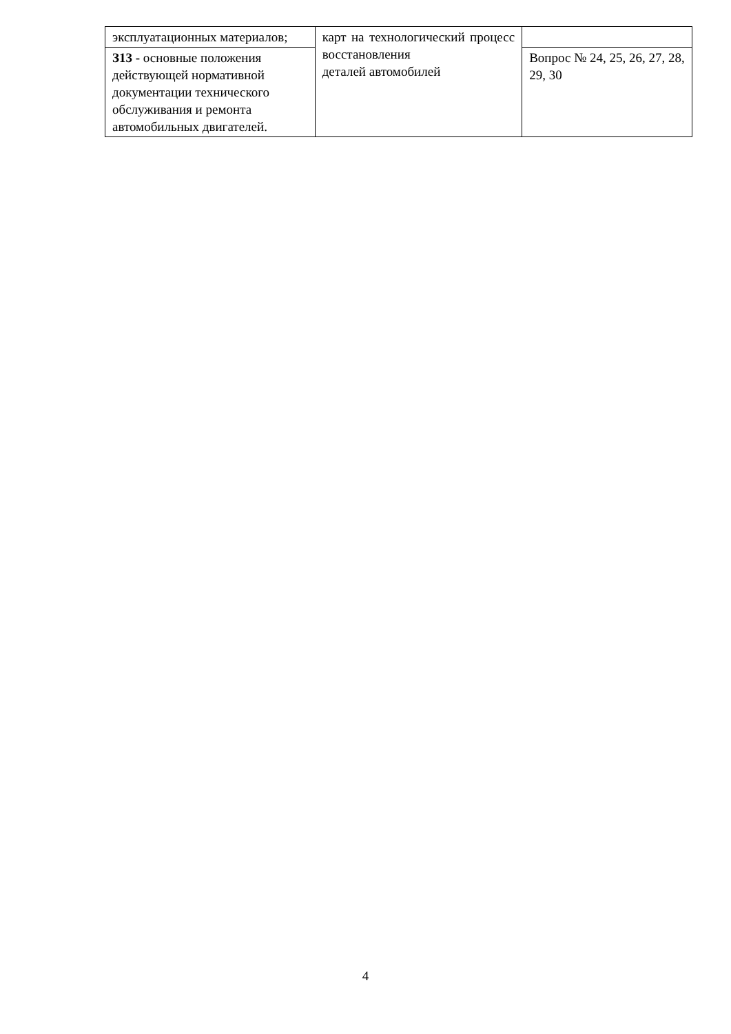| эксплуатационных материалов; | карт на технологический процесс восстановления деталей автомобилей | |
| З13 - основные положения действующей нормативной документации технического обслуживания и ремонта автомобильных двигателей. | | Вопрос № 24, 25, 26, 27, 28, 29, 30 |
4